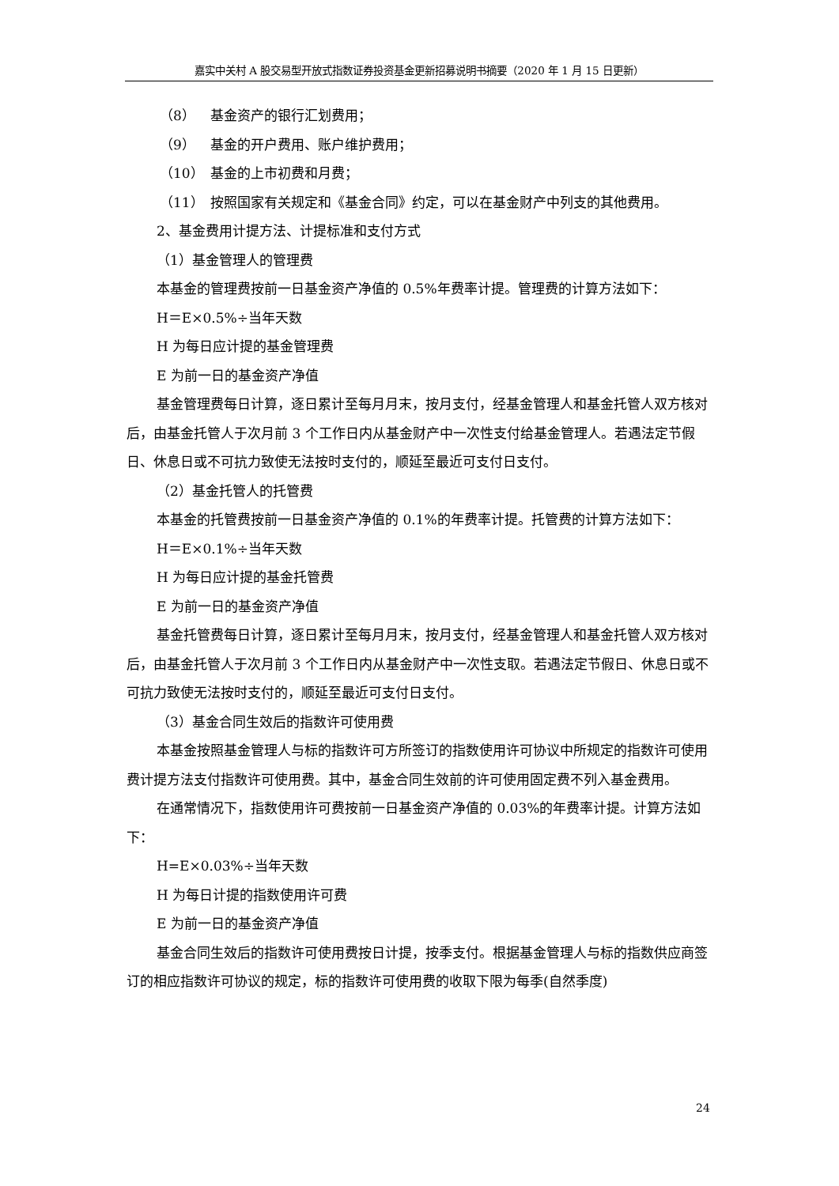嘉实中关村 A 股交易型开放式指数证券投资基金更新招募说明书摘要（2020 年 1 月 15 日更新）
（8） 基金资产的银行汇划费用；
（9） 基金的开户费用、账户维护费用；
（10） 基金的上市初费和月费；
（11） 按照国家有关规定和《基金合同》约定，可以在基金财产中列支的其他费用。
2、基金费用计提方法、计提标准和支付方式
（1）基金管理人的管理费
本基金的管理费按前一日基金资产净值的 0.5%年费率计提。管理费的计算方法如下：
H＝E×0.5%÷当年天数
H 为每日应计提的基金管理费
E 为前一日的基金资产净值
基金管理费每日计算，逐日累计至每月月末，按月支付，经基金管理人和基金托管人双方核对后，由基金托管人于次月前 3 个工作日内从基金财产中一次性支付给基金管理人。若遇法定节假日、休息日或不可抗力致使无法按时支付的，顺延至最近可支付日支付。
（2）基金托管人的托管费
本基金的托管费按前一日基金资产净值的 0.1%的年费率计提。托管费的计算方法如下：
H＝E×0.1%÷当年天数
H 为每日应计提的基金托管费
E 为前一日的基金资产净值
基金托管费每日计算，逐日累计至每月月末，按月支付，经基金管理人和基金托管人双方核对后，由基金托管人于次月前 3 个工作日内从基金财产中一次性支取。若遇法定节假日、休息日或不可抗力致使无法按时支付的，顺延至最近可支付日支付。
（3）基金合同生效后的指数许可使用费
本基金按照基金管理人与标的指数许可方所签订的指数使用许可协议中所规定的指数许可使用费计提方法支付指数许可使用费。其中，基金合同生效前的许可使用固定费不列入基金费用。
在通常情况下，指数使用许可费按前一日基金资产净值的 0.03%的年费率计提。计算方法如下：
H=E×0.03%÷当年天数
H 为每日计提的指数使用许可费
E 为前一日的基金资产净值
基金合同生效后的指数许可使用费按日计提，按季支付。根据基金管理人与标的指数供应商签订的相应指数许可协议的规定，标的指数许可使用费的收取下限为每季(自然季度)
24